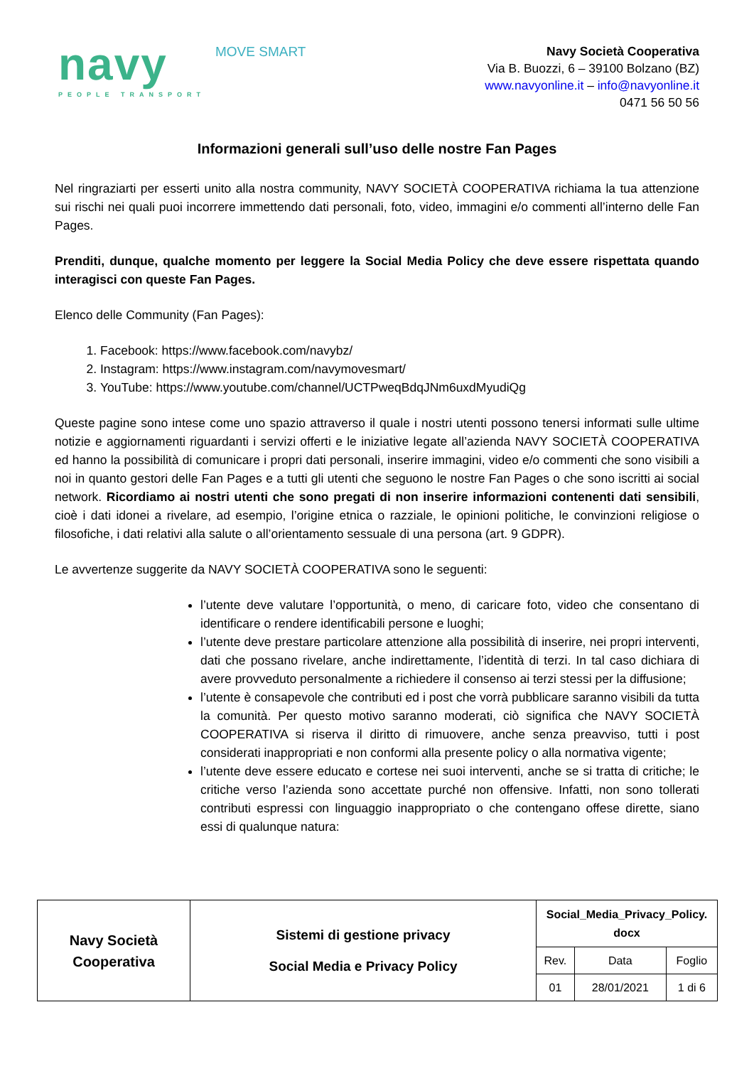navy
PEOPLE TRANSPORT
MOVE SMART
Navy Società Cooperativa
Via B. Buozzi, 6 – 39100 Bolzano (BZ)
www.navyonline.it – info@navyonline.it
0471 56 50 56
Informazioni generali sull’uso delle nostre Fan Pages
Nel ringraziarti per esserti unito alla nostra community, NAVY SOCIETÀ COOPERATIVA richiama la tua attenzione sui rischi nei quali puoi incorrere immettendo dati personali, foto, video, immagini e/o commenti all’interno delle Fan Pages.
Prenditi, dunque, qualche momento per leggere la Social Media Policy che deve essere rispettata quando interagisci con queste Fan Pages.
Elenco delle Community (Fan Pages):
1. Facebook: https://www.facebook.com/navybz/
2. Instagram: https://www.instagram.com/navymovesmart/
3. YouTube: https://www.youtube.com/channel/UCTPweqBdqJNm6uxdMyudiQg
Queste pagine sono intese come uno spazio attraverso il quale i nostri utenti possono tenersi informati sulle ultime notizie e aggiornamenti riguardanti i servizi offerti e le iniziative legate all’azienda NAVY SOCIETÀ COOPERATIVA ed hanno la possibilità di comunicare i propri dati personali, inserire immagini, video e/o commenti che sono visibili a noi in quanto gestori delle Fan Pages e a tutti gli utenti che seguono le nostre Fan Pages o che sono iscritti ai social network. Ricordiamo ai nostri utenti che sono pregati di non inserire informazioni contenenti dati sensibili, cioè i dati idonei a rivelare, ad esempio, l’origine etnica o razziale, le opinioni politiche, le convinzioni religiose o filosofiche, i dati relativi alla salute o all’orientamento sessuale di una persona (art. 9 GDPR).
Le avvertenze suggerite da NAVY SOCIETÀ COOPERATIVA sono le seguenti:
l’utente deve valutare l’opportunità, o meno, di caricare foto, video che consentano di identificare o rendere identificabili persone e luoghi;
l’utente deve prestare particolare attenzione alla possibilità di inserire, nei propri interventi, dati che possano rivelare, anche indirettamente, l’identità di terzi. In tal caso dichiara di avere provveduto personalmente a richiedere il consenso ai terzi stessi per la diffusione;
l’utente è consapevole che contributi ed i post che vorrà pubblicare saranno visibili da tutta la comunità. Per questo motivo saranno moderati, ciò significa che NAVY SOCIETÀ COOPERATIVA si riserva il diritto di rimuovere, anche senza preavviso, tutti i post considerati inappropriati e non conformi alla presente policy o alla normativa vigente;
l’utente deve essere educato e cortese nei suoi interventi, anche se si tratta di critiche; le critiche verso l’azienda sono accettate purché non offensive. Infatti, non sono tollerati contributi espressi con linguaggio inappropriato o che contengano offese dirette, siano essi di qualunque natura:
| Navy Società Cooperativa | Sistemi di gestione privacy Social Media e Privacy Policy | Social_Media_Privacy_Policy. docx | | |
| | | Rev. | Data | Foglio |
| | | 01 | 28/01/2021 | 1 di 6 |